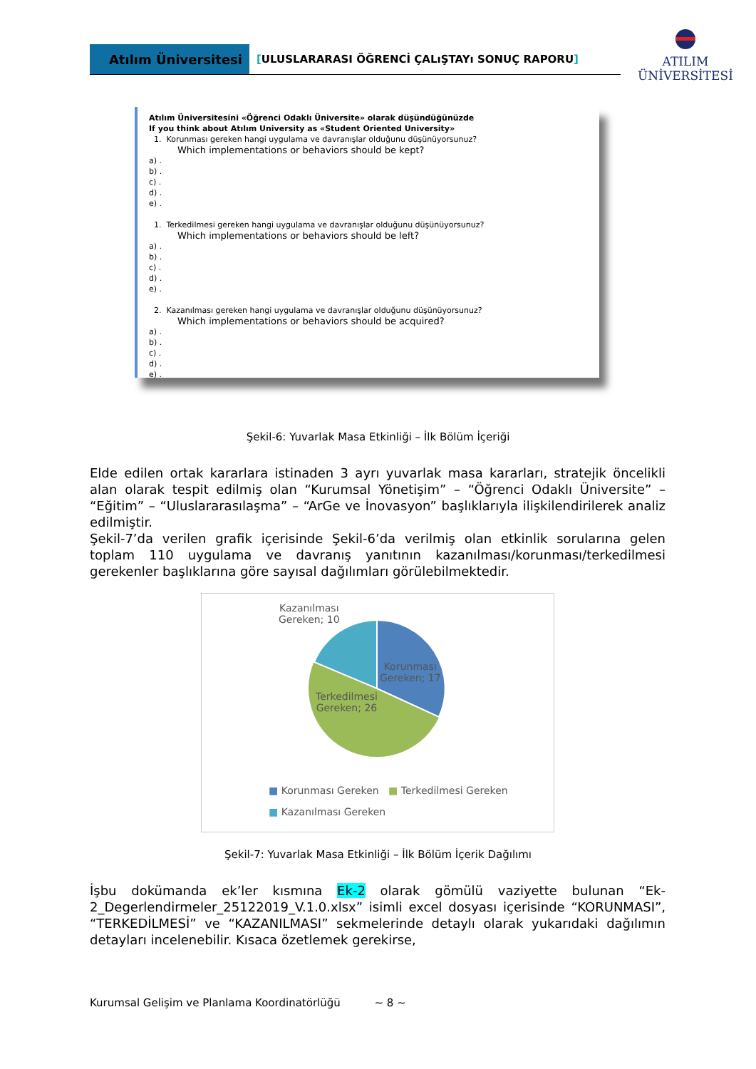Atılım Üniversitesi
[ULUSLARARASI ÖĞRENCİ ÇALıŞTAYı SONUÇ RAPORU]
ATILIM
ÜNİVERSİTESİ
Atılım Üniversitesini «Öğrenci Odaklı Üniversite» olarak düşündüğünüzde
If you think about Atılım University as «Student Oriented University»
1. Korunması gereken hangi uygulama ve davranışlar olduğunu düşünüyorsunuz?
Which implementations or behaviors should be kept?
a) .
b) .
c) .
d) .
e) .
1. Terkedilmesi gereken hangi uygulama ve davranışlar olduğunu düşünüyorsunuz?
Which implementations or behaviors should be left?
a) .
b) .
c) .
d) .
e) .
2. Kazanılması gereken hangi uygulama ve davranışlar olduğunu düşünüyorsunuz?
Which implementations or behaviors should be acquired?
a) .
b) .
c) .
d) .
e) .
Şekil-6: Yuvarlak Masa Etkinliği – İlk Bölüm İçeriği
Elde edilen ortak kararlara istinaden 3 ayrı yuvarlak masa kararları, stratejik öncelikli alan olarak tespit edilmiş olan “Kurumsal Yönetişim” – “Öğrenci Odaklı Üniversite” – “Eğitim” – “Uluslararasılaşma” – “ArGe ve İnovasyon” başlıklarıyla ilişkilendirilerek analiz edilmiştir.
Şekil-7’da verilen grafik içerisinde Şekil-6’da verilmiş olan etkinlik sorularına gelen toplam 110 uygulama ve davranış yanıtının kazanılması/korunması/terkedilmesi gerekenler başlıklarına göre sayısal dağılımları görülebilmektedir.
Kazanılması
Gereken; 10
Korunması
Gereken; 17
Terkedilmesi
Gereken; 26
■ Korunması Gereken ■ Terkedilmesi Gereken
■ Kazanılması Gereken
Şekil-7: Yuvarlak Masa Etkinliği – İlk Bölüm İçerik Dağılımı
İşbu dokümanda ek’ler kısmına Ek-2 olarak gömülü vaziyette bulunan “Ek-2_Degerlendirmeler_25122019_V.1.0.xlsx” isimli excel dosyası içerisinde “KORUNMASI”, “TERKEDİLMESİ” ve “KAZANILMASI” sekmelerinde detaylı olarak yukarıdaki dağılımın detayları incelenebilir. Kısaca özetlemek gerekirse,
Kurumsal Gelişim ve Planlama Koordinatörlüğü ~ 8 ~